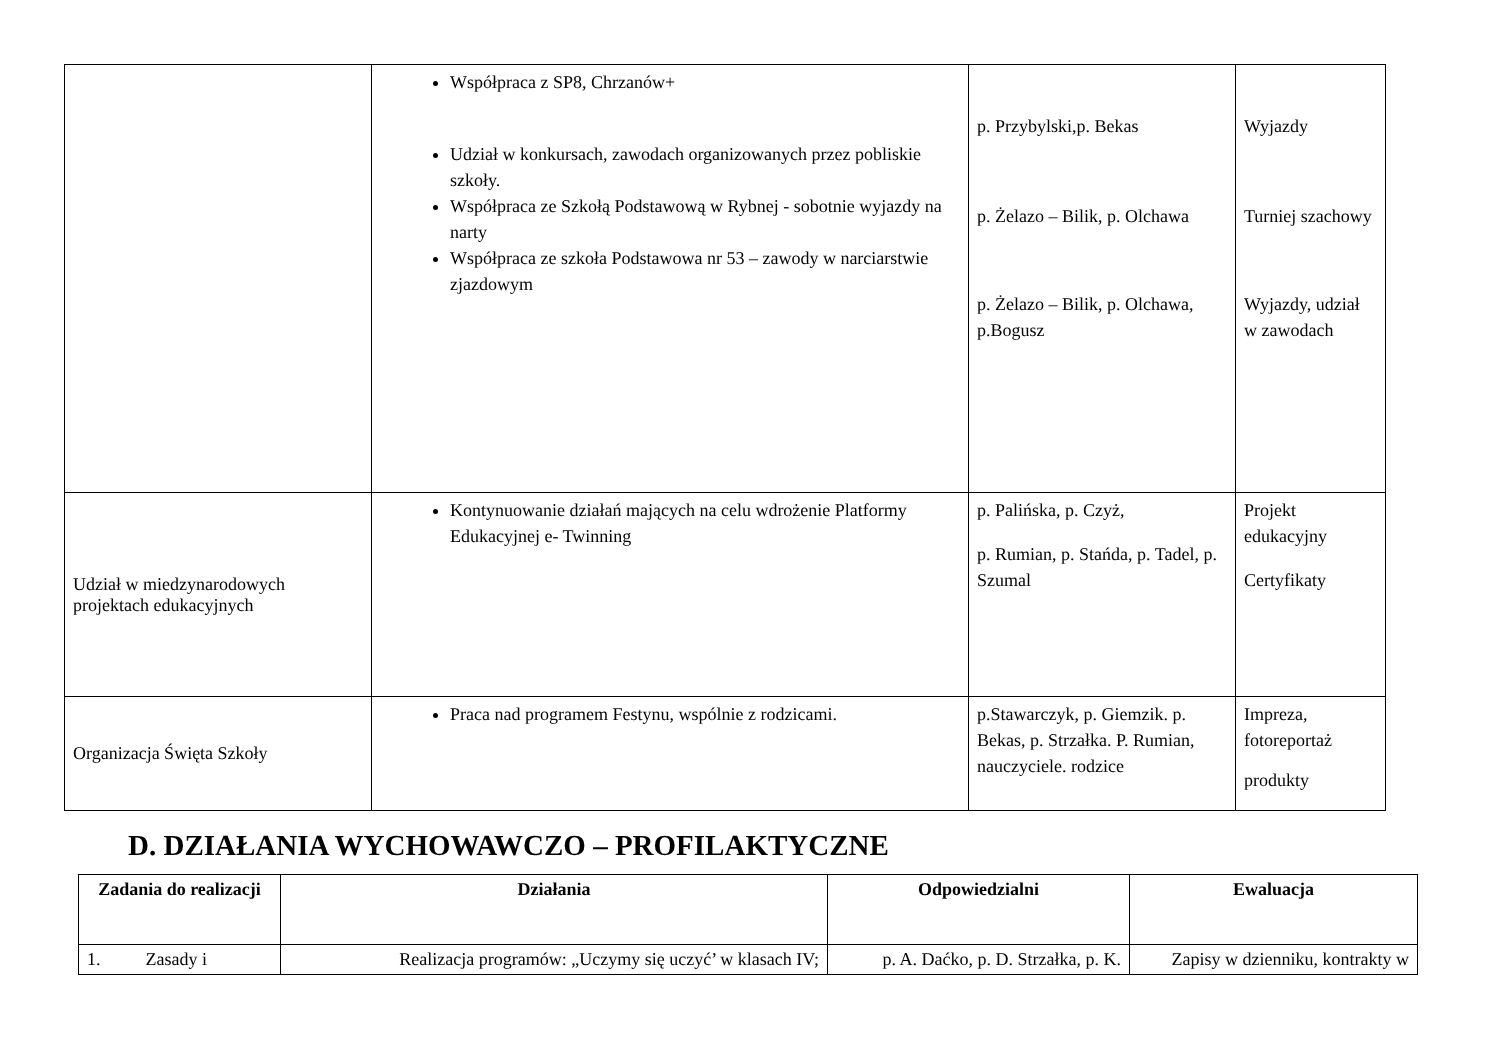| | Współpraca z SP8, Chrzanów+ Udział w konkursach, zawodach organizowanych przez pobliskie szkoły. Współpraca ze Szkołą Podstawową w Rybnej - sobotnie wyjazdy na narty Współpraca ze szkoła Podstawowa nr 53 – zawody w narciarstwie zjazdowym | p. Przybylski,p. Bekas p. Żelazo – Bilik, p. Olchawa p. Żelazo – Bilik, p. Olchawa, p.Bogusz | Wyjazdy Turniej szachowy Wyjazdy, udział w zawodach |
| Udział w miedzynarodowych projektach edukacyjnych | Kontynuowanie działań mających na celu wdrożenie Platformy Edukacyjnej e- Twinning | p. Palińska, p. Czyż, p. Rumian, p. Stańda, p. Tadel, p. Szumal | Projekt edukacyjny Certyfikaty |
| Organizacja Święta Szkoły | Praca nad programem Festynu, wspólnie z rodzicami. | p.Stawarczyk, p. Giemzik. p. Bekas, p. Strzałka. P. Rumian, nauczyciele. rodzice | Impreza, fotoreportaż produkty |
D. DZIAŁANIA WYCHOWAWCZO – PROFILAKTYCZNE
| Zadania do realizacji | Działania | Odpowiedzialni | Ewaluacja |
| --- | --- | --- | --- |
| 1. Zasady i | Realizacja programów: „Uczymy się uczyć’ w klasach IV; | p. A. Daćko, p. D. Strzałka, p. K. | Zapisy w dzienniku, kontrakty w |